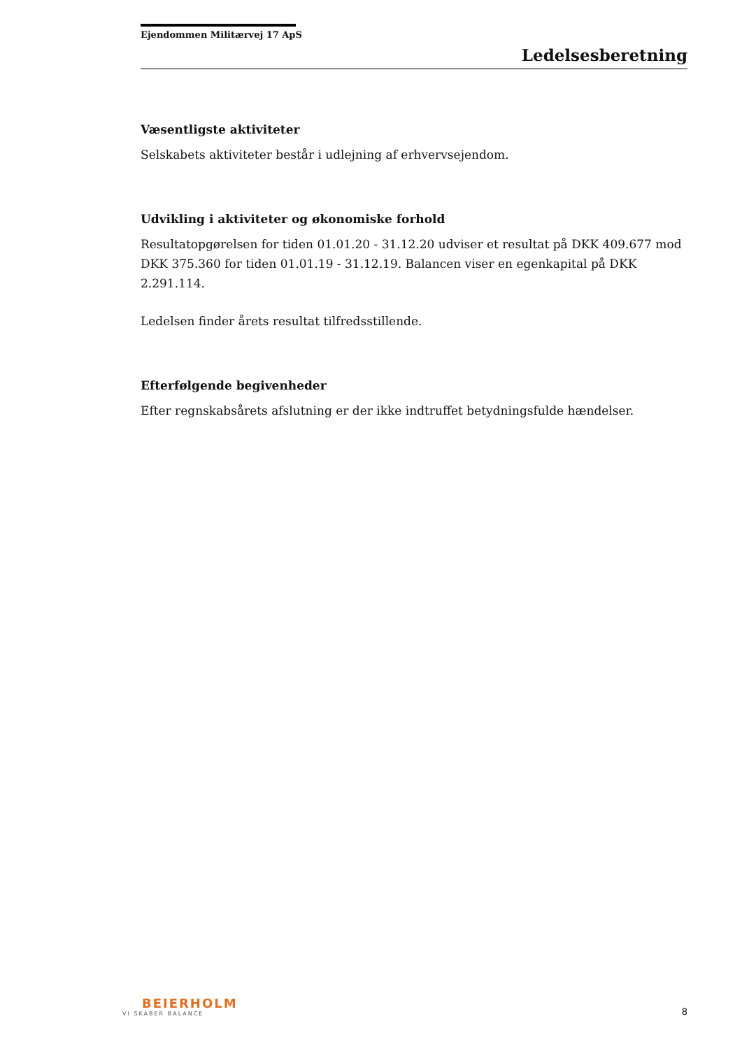Ejendommen Militærvej 17 ApS
Ledelsesberetning
Væsentligste aktiviteter
Selskabets aktiviteter består i udlejning af erhvervsejendom.
Udvikling i aktiviteter og økonomiske forhold
Resultatopgørelsen for tiden 01.01.20 - 31.12.20 udviser et resultat på DKK 409.677 mod DKK 375.360 for tiden 01.01.19 - 31.12.19. Balancen viser en egenkapital på DKK 2.291.114.
Ledelsen finder årets resultat tilfredsstillende.
Efterfølgende begivenheder
Efter regnskabsårets afslutning er der ikke indtruffet betydningsfulde hændelser.
BEIERHOLM
VI SKABER BALANCE
8